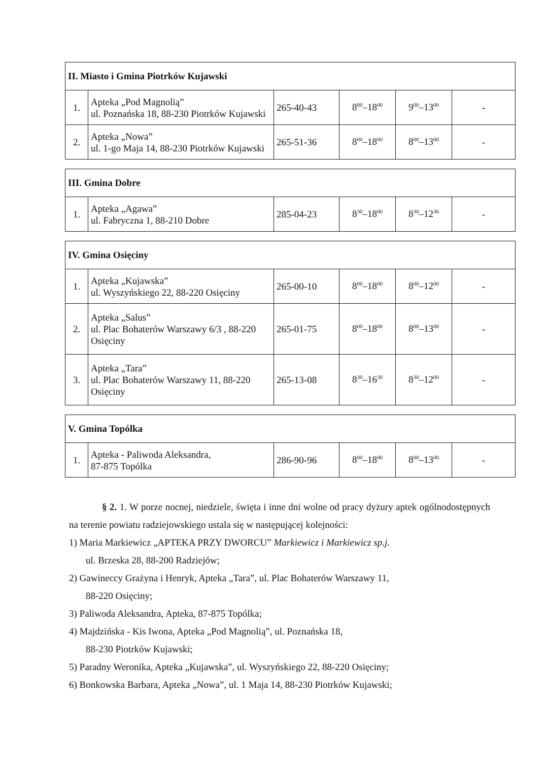| II. Miasto i Gmina Piotrków Kujawski | | | | | |
| --- | --- | --- | --- | --- | --- |
| 1. | Apteka „Pod Magnolią” ul. Poznańska 18, 88-230 Piotrków Kujawski | 265-40-43 | 8<sup>00</sup>–18<sup>00</sup> | 9<sup>00</sup>–13<sup>00</sup> | - |
| 2. | Apteka „Nowa” ul. 1-go Maja 14, 88-230 Piotrków Kujawski | 265-51-36 | 8<sup>00</sup>–18<sup>00</sup> | 8<sup>00</sup>–13<sup>00</sup> | - |
| III. Gmina Dobre | | | | | |
| --- | --- | --- | --- | --- | --- |
| 1. | Apteka „Agawa” ul. Fabryczna 1, 88-210 Dobre | 285-04-23 | 8<sup>30</sup>–18<sup>00</sup> | 8<sup>30</sup>–12<sup>30</sup> | - |
| IV. Gmina Osięciny | | | | | |
| --- | --- | --- | --- | --- | --- |
| 1. | Apteka „Kujawska” ul. Wyszyńskiego 22, 88-220 Osięciny | 265-00-10 | 8<sup>00</sup>–18<sup>00</sup> | 8<sup>00</sup>–12<sup>00</sup> | - |
| 2. | Apteka „Salus” ul. Plac Bohaterów Warszawy 6/3 , 88-220 Osięciny | 265-01-75 | 8<sup>00</sup>–18<sup>00</sup> | 8<sup>00</sup>–13<sup>00</sup> | - |
| 3. | Apteka „Tara” ul. Plac Bohaterów Warszawy 11, 88-220 Osięciny | 265-13-08 | 8<sup>30</sup>–16<sup>30</sup> | 8<sup>30</sup>–12<sup>00</sup> | - |
| V. Gmina Topólka | | | | | |
| --- | --- | --- | --- | --- | --- |
| 1. | Apteka - Paliwoda Aleksandra, 87-875 Topólka | 286-90-96 | 8<sup>00</sup>–18<sup>00</sup> | 8<sup>00</sup>–13<sup>00</sup> | - |
§ 2. 1. W porze nocnej, niedziele, święta i inne dni wolne od pracy dyżury aptek ogólnodostępnych na terenie powiatu radziejowskiego ustala się w następującej kolejności:
1) Maria Markiewicz „APTEKA PRZY DWORCU” Markiewicz i Markiewicz sp.j.
ul. Brzeska 28, 88-200 Radziejów;
2) Gawineccy Grażyna i Henryk, Apteka „Tara”, ul. Plac Bohaterów Warszawy 11,
88-220 Osięciny;
3) Paliwoda Aleksandra, Apteka, 87-875 Topólka;
4) Majdzińska - Kis Iwona, Apteka „Pod Magnolią”, ul. Poznańska 18,
88-230 Piotrków Kujawski;
5) Paradny Weronika, Apteka „Kujawska”, ul. Wyszyńskiego 22, 88-220 Osięciny;
6) Bonkowska Barbara, Apteka „Nowa”, ul. 1 Maja 14, 88-230 Piotrków Kujawski;